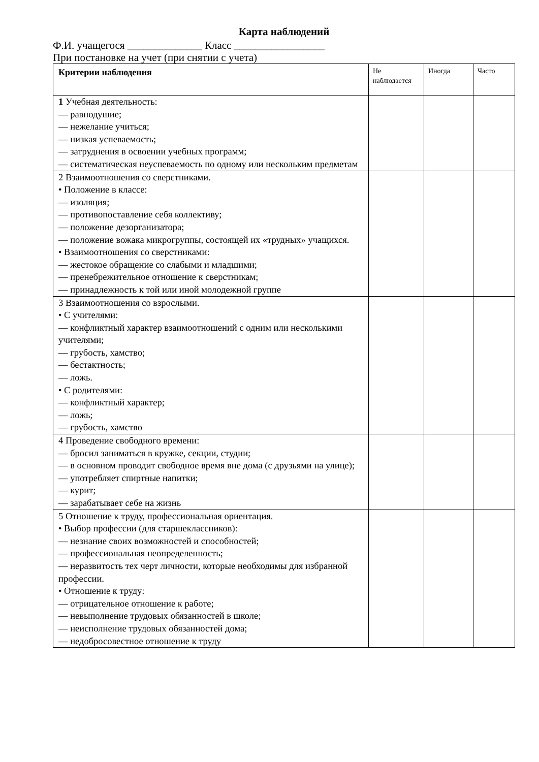Карта наблюдений
Ф.И. учащегося ______________ Класс _________________
При постановке на учет (при снятии с учета)
| Критерии наблюдения | Не наблюдается | Иногда | Часто |
| --- | --- | --- | --- |
| 1 Учебная деятельность: — равнодушие; — нежелание учиться; — низкая успеваемость; — затруднения в освоении учебных программ; — систематическая неуспеваемость по одному или нескольким предметам | | | |
| 2 Взаимоотношения со сверстниками. • Положение в классе: — изоляция; — противопоставление себя коллективу; — положение дезорганизатора; — положение вожака микрогруппы, состоящей их «трудных» учащихся. • Взаимоотношения со сверстниками: — жестокое обращение со слабыми и младшими; — пренебрежительное отношение к сверстникам; — принадлежность к той или иной молодежной группе | | | |
| 3 Взаимоотношения со взрослыми. • С учителями: — конфликтный характер взаимоотношений с одним или несколькими учителями; — грубость, хамство; — бестактность; — ложь. • С родителями: — конфликтный характер; — ложь; — грубость, хамство | | | |
| 4 Проведение свободного времени: — бросил заниматься в кружке, секции, студии; — в основном проводит свободное время вне дома (с друзьями на улице); — употребляет спиртные напитки; — курит; — зарабатывает себе на жизнь | | | |
| 5 Отношение к труду, профессиональная ориентация. • Выбор профессии (для старшеклассников): — незнание своих возможностей и способностей; — профессиональная неопределенность; — неразвитость тех черт личности, которые необходимы для избранной профессии. • Отношение к труду: — отрицательное отношение к работе; — невыполнение трудовых обязанностей в школе; — неисполнение трудовых обязанностей дома; — недобросовестное отношение к труду | | | |